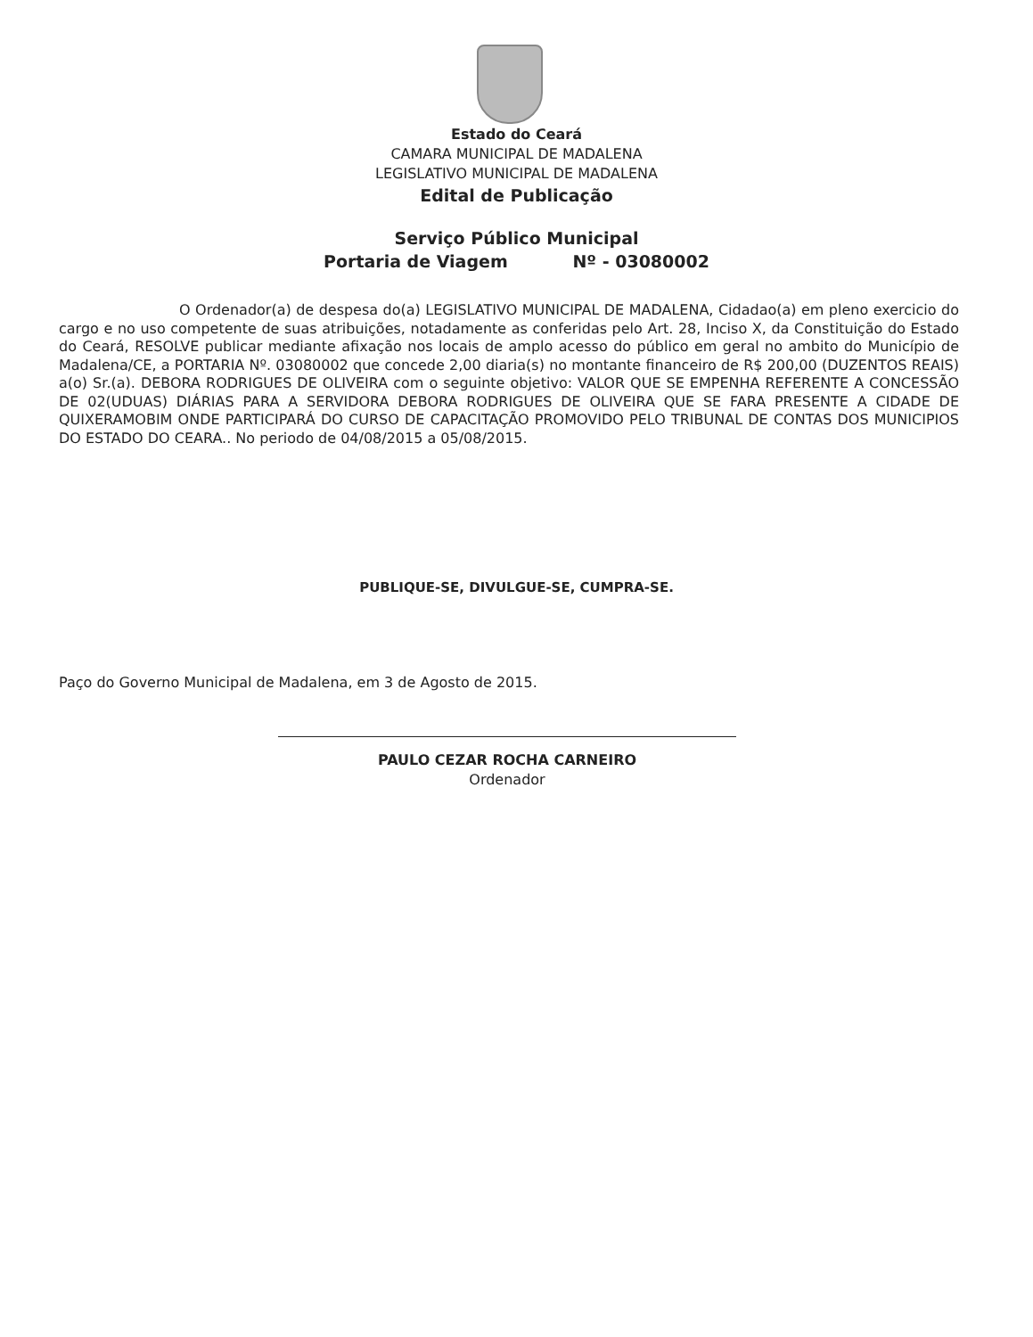Estado do Ceará
CAMARA MUNICIPAL DE MADALENA
LEGISLATIVO MUNICIPAL DE MADALENA
Edital de Publicação
Serviço Público Municipal
Portaria de Viagem Nº - 03080002
O Ordenador(a) de despesa do(a) LEGISLATIVO MUNICIPAL DE MADALENA, Cidadao(a) em pleno exercicio do cargo e no uso competente de suas atribuições, notadamente as conferidas pelo Art. 28, Inciso X, da Constituição do Estado do Ceará, RESOLVE publicar mediante afixação nos locais de amplo acesso do público em geral no ambito do Município de Madalena/CE, a PORTARIA Nº. 03080002 que concede 2,00 diaria(s) no montante financeiro de R$ 200,00 (DUZENTOS REAIS) a(o) Sr.(a). DEBORA RODRIGUES DE OLIVEIRA com o seguinte objetivo: VALOR QUE SE EMPENHA REFERENTE A CONCESSÃO DE 02(UDUAS) DIÁRIAS PARA A SERVIDORA DEBORA RODRIGUES DE OLIVEIRA QUE SE FARA PRESENTE A CIDADE DE QUIXERAMOBIM ONDE PARTICIPARÁ DO CURSO DE CAPACITAÇÃO PROMOVIDO PELO TRIBUNAL DE CONTAS DOS MUNICIPIOS DO ESTADO DO CEARA.. No periodo de 04/08/2015 a 05/08/2015.
PUBLIQUE-SE, DIVULGUE-SE, CUMPRA-SE.
Paço do Governo Municipal de Madalena, em 3 de Agosto de 2015.
PAULO CEZAR ROCHA CARNEIRO
Ordenador